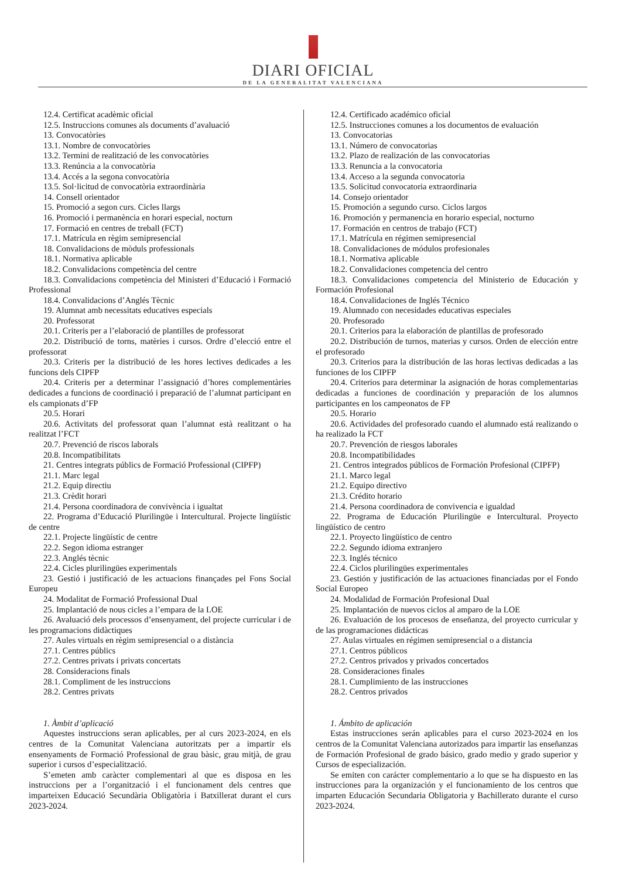DIARI OFICIAL
DE LA GENERALITAT VALENCIANA
12.4. Certificat acadèmic oficial
12.5. Instruccions comunes als documents d’avaluació
13. Convocatòries
13.1. Nombre de convocatòries
13.2. Termini de realització de les convocatòries
13.3. Renúncia a la convocatòria
13.4. Accés a la segona convocatòria
13.5. Sol·licitud de convocatòria extraordinària
14. Consell orientador
15. Promoció a segon curs. Cicles llargs
16. Promoció i permanència en horari especial, nocturn
17. Formació en centres de treball (FCT)
17.1. Matrícula en règim semipresencial
18. Convalidacions de mòduls professionals
18.1. Normativa aplicable
18.2. Convalidacions competència del centre
18.3. Convalidacions competència del Ministeri d’Educació i Formació Professional
18.4. Convalidacions d’Anglés Tècnic
19. Alumnat amb necessitats educatives especials
20. Professorat
20.1. Criteris per a l’elaboració de plantilles de professorat
20.2. Distribució de torns, matèries i cursos. Ordre d’elecció entre el professorat
20.3. Criteris per la distribució de les hores lectives dedicades a les funcions dels CIPFP
20.4. Criteris per a determinar l’assignació d’hores complementàries dedicades a funcions de coordinació i preparació de l’alumnat participant en els campionats d’FP
20.5. Horari
20.6. Activitats del professorat quan l’alumnat està realitzant o ha realitzat l’FCT
20.7. Prevenció de riscos laborals
20.8. Incompatibilitats
21. Centres integrats públics de Formació Professional (CIPFP)
21.1. Marc legal
21.2. Equip directiu
21.3. Crèdit horari
21.4. Persona coordinadora de convivència i igualtat
22. Programa d’Educació Plurilingüe i Intercultural. Projecte lingüístic de centre
22.1. Projecte lingüístic de centre
22.2. Segon idioma estranger
22.3. Anglés tècnic
22.4. Cicles plurilingües experimentals
23. Gestió i justificació de les actuacions finançades pel Fons Social Europeu
24. Modalitat de Formació Professional Dual
25. Implantació de nous cicles a l’empara de la LOE
26. Avaluació dels processos d’ensenyament, del projecte curricular i de les programacions didàctiques
27. Aules virtuals en règim semipresencial o a distància
27.1. Centres públics
27.2. Centres privats i privats concertats
28. Consideracions finals
28.1. Compliment de les instruccions
28.2. Centres privats
1. Àmbit d’aplicació
Aquestes instruccions seran aplicables, per al curs 2023-2024, en els centres de la Comunitat Valenciana autoritzats per a impartir els ensenyaments de Formació Professional de grau bàsic, grau mitjà, de grau superior i cursos d’especialització.
S’emeten amb caràcter complementari al que es disposa en les instruccions per a l’organització i el funcionament dels centres que imparteixen Educació Secundària Obligatòria i Batxillerat durant el curs 2023-2024.
12.4. Certificado académico oficial
12.5. Instrucciones comunes a los documentos de evaluación
13. Convocatorias
13.1. Número de convocatorias
13.2. Plazo de realización de las convocatorias
13.3. Renuncia a la convocatoria
13.4. Acceso a la segunda convocatoria
13.5. Solicitud convocatoria extraordinaria
14. Consejo orientador
15. Promoción a segundo curso. Ciclos largos
16. Promoción y permanencia en horario especial, nocturno
17. Formación en centros de trabajo (FCT)
17.1. Matrícula en régimen semipresencial
18. Convalidaciones de módulos profesionales
18.1. Normativa aplicable
18.2. Convalidaciones competencia del centro
18.3. Convalidaciones competencia del Ministerio de Educación y Formación Profesional
18.4. Convalidaciones de Inglés Técnico
19. Alumnado con necesidades educativas especiales
20. Profesorado
20.1. Criterios para la elaboración de plantillas de profesorado
20.2. Distribución de turnos, materias y cursos. Orden de elección entre el profesorado
20.3. Criterios para la distribución de las horas lectivas dedicadas a las funciones de los CIPFP
20.4. Criterios para determinar la asignación de horas complementarias dedicadas a funciones de coordinación y preparación de los alumnos participantes en los campeonatos de FP
20.5. Horario
20.6. Actividades del profesorado cuando el alumnado está realizando o ha realizado la FCT
20.7. Prevención de riesgos laborales
20.8. Incompatibilidades
21. Centros integrados públicos de Formación Profesional (CIPFP)
21.1. Marco legal
21.2. Equipo directivo
21.3. Crédito horario
21.4. Persona coordinadora de convivencia e igualdad
22. Programa de Educación Plurilingüe e Intercultural. Proyecto lingüístico de centro
22.1. Proyecto lingüístico de centro
22.2. Segundo idioma extranjero
22.3. Inglés técnico
22.4. Ciclos plurilingües experimentales
23. Gestión y justificación de las actuaciones financiadas por el Fondo Social Europeo
24. Modalidad de Formación Profesional Dual
25. Implantación de nuevos ciclos al amparo de la LOE
26. Evaluación de los procesos de enseñanza, del proyecto curricular y de las programaciones didácticas
27. Aulas virtuales en régimen semipresencial o a distancia
27.1. Centros públicos
27.2. Centros privados y privados concertados
28. Consideraciones finales
28.1. Cumplimiento de las instrucciones
28.2. Centros privados
1. Ámbito de aplicación
Estas instrucciones serán aplicables para el curso 2023-2024 en los centros de la Comunitat Valenciana autorizados para impartir las enseñanzas de Formación Profesional de grado básico, grado medio y grado superior y Cursos de especialización.
Se emiten con carácter complementario a lo que se ha dispuesto en las instrucciones para la organización y el funcionamiento de los centros que imparten Educación Secundaria Obligatoria y Bachillerato durante el curso 2023-2024.